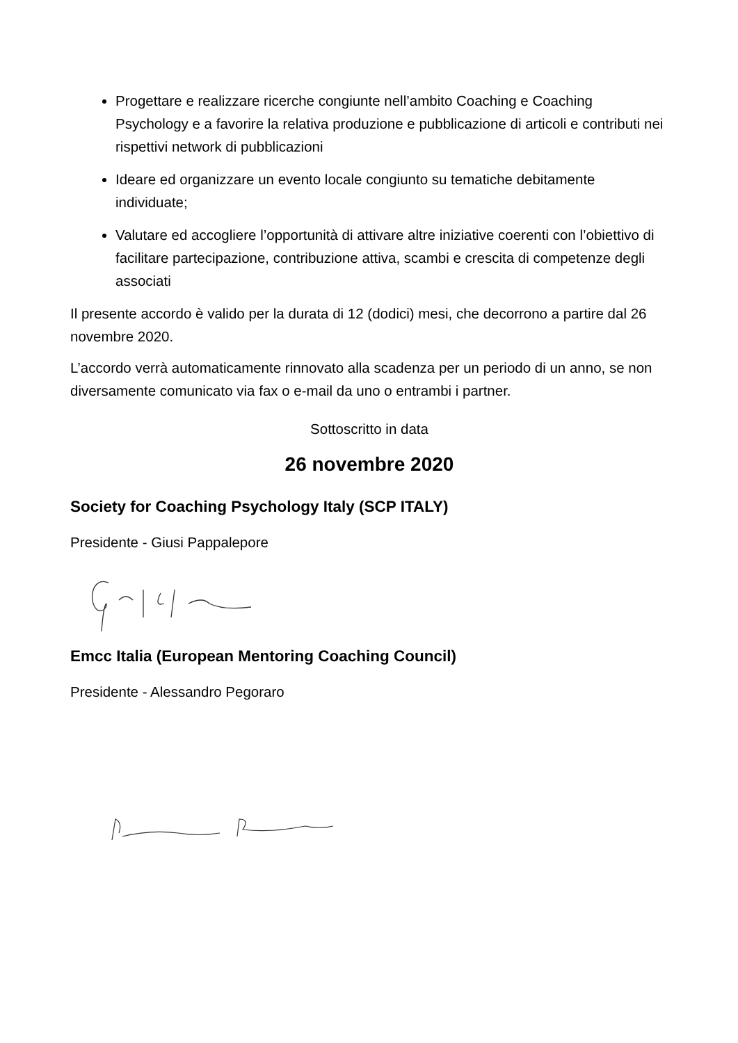Progettare e realizzare ricerche congiunte nell’ambito Coaching e Coaching Psychology e a favorire la relativa produzione e pubblicazione di articoli e contributi nei rispettivi network di pubblicazioni
Ideare ed organizzare un evento locale congiunto su tematiche debitamente individuate;
Valutare ed accogliere l’opportunità di attivare altre iniziative coerenti con l’obiettivo di facilitare partecipazione, contribuzione attiva, scambi e crescita di competenze degli associati
Il presente accordo è valido per la durata di 12 (dodici) mesi, che decorrono a partire dal 26 novembre 2020.
L’accordo verrà automaticamente rinnovato alla scadenza per un periodo di un anno, se non diversamente comunicato via fax o e-mail da uno o entrambi i partner.
Sottoscritto in data
26 novembre 2020
Society for Coaching Psychology Italy (SCP ITALY)
Presidente - Giusi Pappalepore
Emcc Italia (European Mentoring Coaching Council)
Presidente - Alessandro Pegoraro